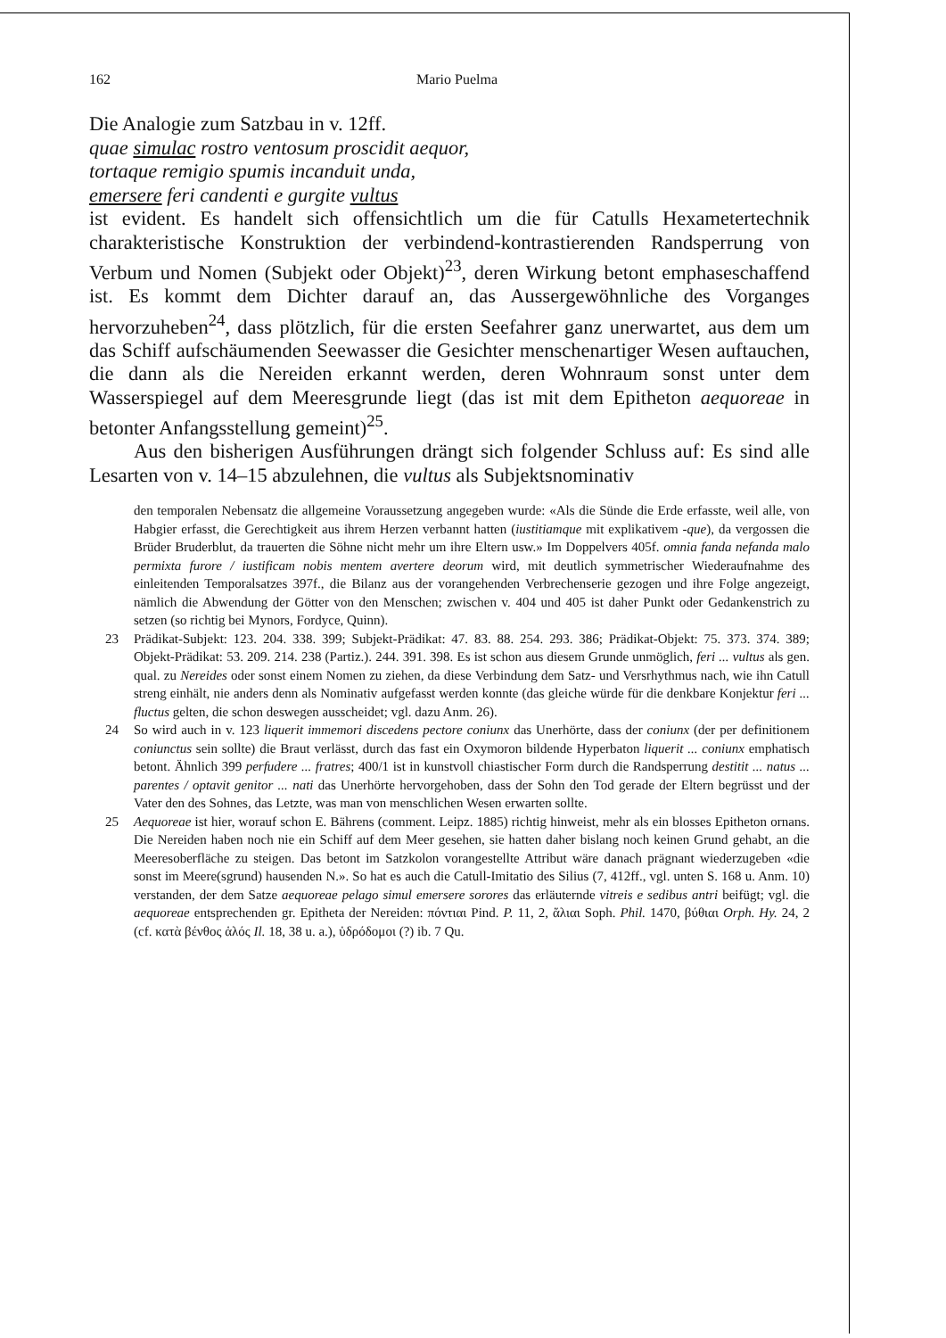162 Mario Puelma
Die Analogie zum Satzbau in v. 12ff.
quae simulac rostro ventosum proscidit aequor,
tortaque remigio spumis incanduit unda,
emersere feri candenti e gurgite vultus
ist evident. Es handelt sich offensichtlich um die für Catulls Hexametertechnik charakteristische Konstruktion der verbindend-kontrastierenden Randsperrung von Verbum und Nomen (Subjekt oder Objekt)<sup>23</sup>, deren Wirkung betont emphaseschaffend ist. Es kommt dem Dichter darauf an, das Aussergewöhnliche des Vorganges hervorzuheben<sup>24</sup>, dass plötzlich, für die ersten Seefahrer ganz unerwartet, aus dem um das Schiff aufschäumenden Seewasser die Gesichter menschenartiger Wesen auftauchen, die dann als die Nereiden erkannt werden, deren Wohnraum sonst unter dem Wasserspiegel auf dem Meeresgrunde liegt (das ist mit dem Epitheton aequoreae in betonter Anfangsstellung gemeint)<sup>25</sup>.
Aus den bisherigen Ausführungen drängt sich folgender Schluss auf: Es sind alle Lesarten von v. 14–15 abzulehnen, die vultus als Subjektsnominativ
den temporalen Nebensatz die allgemeine Voraussetzung angegeben wurde: «Als die Sünde die Erde erfasste, weil alle, von Habgier erfasst, die Gerechtigkeit aus ihrem Herzen verbannt hatten (iustitiamque mit explikativem -que), da vergossen die Brüder Bruderblut, da trauerten die Söhne nicht mehr um ihre Eltern usw.» Im Doppelvers 405f. omnia fanda nefanda malo permixta furore / iustificam nobis mentem avertere deorum wird, mit deutlich symmetrischer Wiederaufnahme des einleitenden Temporalsatzes 397f., die Bilanz aus der vorangehenden Verbrechenserie gezogen und ihre Folge angezeigt, nämlich die Abwendung der Götter von den Menschen; zwischen v. 404 und 405 ist daher Punkt oder Gedankenstrich zu setzen (so richtig bei Mynors, Fordyce, Quinn).
23 Prädikat-Subjekt: 123. 204. 338. 399; Subjekt-Prädikat: 47. 83. 88. 254. 293. 386; Prädikat-Objekt: 75. 373. 374. 389; Objekt-Prädikat: 53. 209. 214. 238 (Partiz.). 244. 391. 398. Es ist schon aus diesem Grunde unmöglich, feri ... vultus als gen. qual. zu Nereides oder sonst einem Nomen zu ziehen, da diese Verbindung dem Satz- und Versrhythmus nach, wie ihn Catull streng einhält, nie anders denn als Nominativ aufgefasst werden konnte (das gleiche würde für die denkbare Konjektur feri ... fluctus gelten, die schon deswegen ausscheidet; vgl. dazu Anm. 26).
24 So wird auch in v. 123 liquerit immemori discedens pectore coniunx das Unerhörte, dass der coniunx (der per definitionem coniunctus sein sollte) die Braut verlässt, durch das fast ein Oxymoron bildende Hyperbaton liquerit ... coniunx emphatisch betont. Ähnlich 399 perfudere ... fratres; 400/1 ist in kunstvoll chiastischer Form durch die Randsperrung destitit ... natus ... parentes / optavit genitor ... nati das Unerhörte hervorgehoben, dass der Sohn den Tod gerade der Eltern begrüsst und der Vater den des Sohnes, das Letzte, was man von menschlichen Wesen erwarten sollte.
25 Aequoreae ist hier, worauf schon E. Bährens (comment. Leipz. 1885) richtig hinweist, mehr als ein blosses Epitheton ornans. Die Nereiden haben noch nie ein Schiff auf dem Meer gesehen, sie hatten daher bislang noch keinen Grund gehabt, an die Meeresoberfläche zu steigen. Das betont im Satzkolon vorangestellte Attribut wäre danach prägnant wiederzugeben «die sonst im Meere(sgrund) hausenden N.». So hat es auch die Catull-Imitatio des Silius (7, 412ff., vgl. unten S. 168 u. Anm. 10) verstanden, der dem Satze aequoreae pelago simul emersere sorores das erläuternde vitreis e sedibus antri beifügt; vgl. die aequoreae entsprechenden gr. Epitheta der Nereiden: πόντιαι Pind. P. 11, 2, ἅλιαι Soph. Phil. 1470, βύθιαι Orph. Hy. 24, 2 (cf. κατὰ βένθος ἁλός Il. 18, 38 u. a.), ὑδρόδομοι (?) ib. 7 Qu.